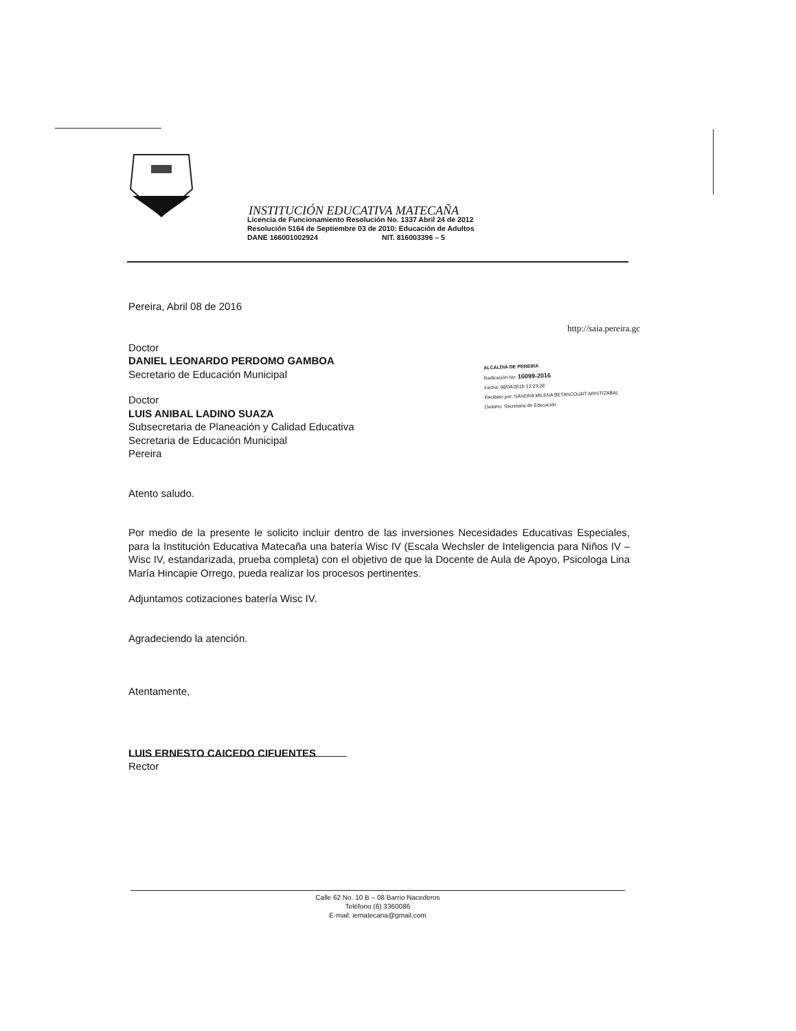INSTITUCIÓN EDUCATIVA MATECAÑA
Licencia de Funcionamiento Resolución No. 1337 Abril 24 de 2012
Resolución 5164 de Septiembre 03 de 2010: Educación de Adultos
DANE 166001002924 NIT. 816003396 – 5
http://saia.pereira.gc
ALCALDIA DE PEREIRA
Radicación No: 16099-2016
Fecha: 08/04/2016-13:23:28
Recibido por: SANDRA MILENA BETANCOURT ARISTIZABAL
Destino: Secretaria de Educación
Pereira, Abril 08 de 2016
Doctor
DANIEL LEONARDO PERDOMO GAMBOA
Secretario de Educación Municipal
Doctor
LUIS ANIBAL LADINO SUAZA
Subsecretaria de Planeación y Calidad Educativa
Secretaria de Educación Municipal
Pereira
Atento saludo.
Por medio de la presente le solicito incluir dentro de las inversiones Necesidades Educativas Especiales, para la Institución Educativa Matecaña una batería Wisc IV (Escala Wechsler de Inteligencia para Niños IV – Wisc IV, estandarizada, prueba completa) con el objetivo de que la Docente de Aula de Apoyo, Psicologa Lina María Hincapie Orrego, pueda realizar los procesos pertinentes.
Adjuntamos cotizaciones batería Wisc IV.
Agradeciendo la atención.
Atentamente,
LUIS ERNESTO CAICEDO CIFUENTES
Rector
Calle 62 No. 10 B – 08 Barrio Nacederos
Teléfono (6) 3360086
E-mail: iematecana@gmail.com